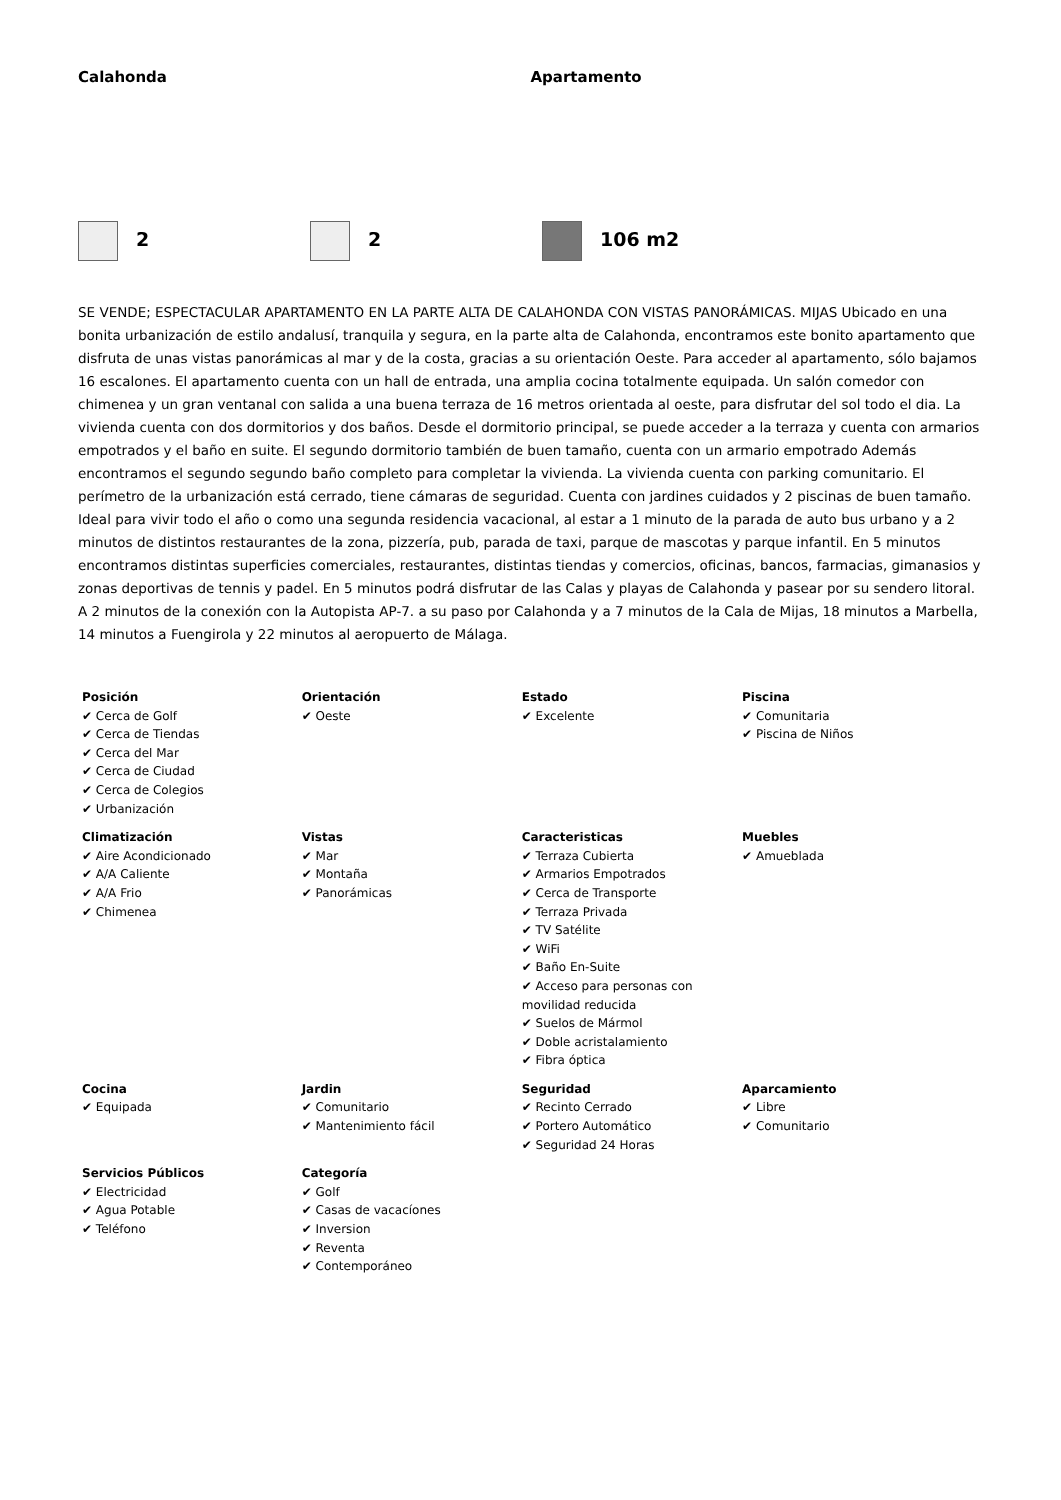Calahonda Apartamento
2 2 106 m2
SE VENDE; ESPECTACULAR APARTAMENTO EN LA PARTE ALTA DE CALAHONDA CON VISTAS PANORÁMICAS. MIJAS Ubicado en una bonita urbanización de estilo andalusí, tranquila y segura, en la parte alta de Calahonda, encontramos este bonito apartamento que disfruta de unas vistas panorámicas al mar y de la costa, gracias a su orientación Oeste. Para acceder al apartamento, sólo bajamos 16 escalones. El apartamento cuenta con un hall de entrada, una amplia cocina totalmente equipada. Un salón comedor con chimenea y un gran ventanal con salida a una buena terraza de 16 metros orientada al oeste, para disfrutar del sol todo el dia. La vivienda cuenta con dos dormitorios y dos baños. Desde el dormitorio principal, se puede acceder a la terraza y cuenta con armarios empotrados y el baño en suite. El segundo dormitorio también de buen tamaño, cuenta con un armario empotrado Además encontramos el segundo segundo baño completo para completar la vivienda. La vivienda cuenta con parking comunitario. El perímetro de la urbanización está cerrado, tiene cámaras de seguridad. Cuenta con jardines cuidados y 2 piscinas de buen tamaño. Ideal para vivir todo el año o como una segunda residencia vacacional, al estar a 1 minuto de la parada de auto bus urbano y a 2 minutos de distintos restaurantes de la zona, pizzería, pub, parada de taxi, parque de mascotas y parque infantil. En 5 minutos encontramos distintas superficies comerciales, restaurantes, distintas tiendas y comercios, oficinas, bancos, farmacias, gimanasios y zonas deportivas de tennis y padel. En 5 minutos podrá disfrutar de las Calas y playas de Calahonda y pasear por su sendero litoral. A 2 minutos de la conexión con la Autopista AP-7. a su paso por Calahonda y a 7 minutos de la Cala de Mijas, 18 minutos a Marbella, 14 minutos a Fuengirola y 22 minutos al aeropuerto de Málaga.
| Posición ✔ Cerca de Golf ✔ Cerca de Tiendas ✔ Cerca del Mar ✔ Cerca de Ciudad ✔ Cerca de Colegios ✔ Urbanización | Orientación ✔ Oeste | Estado ✔ Excelente | Piscina ✔ Comunitaria ✔ Piscina de Niños |
| Climatización ✔ Aire Acondicionado ✔ A/A Caliente ✔ A/A Frio ✔ Chimenea | Vistas ✔ Mar ✔ Montaña ✔ Panorámicas | Caracteristicas ✔ Terraza Cubierta ✔ Armarios Empotrados ✔ Cerca de Transporte ✔ Terraza Privada ✔ TV Satélite ✔ WiFi ✔ Baño En-Suite ✔ Acceso para personas con movilidad reducida ✔ Suelos de Mármol ✔ Doble acristalamiento ✔ Fibra óptica | Muebles ✔ Amueblada |
| Cocina ✔ Equipada | Jardin ✔ Comunitario ✔ Mantenimiento fácil | Seguridad ✔ Recinto Cerrado ✔ Portero Automático ✔ Seguridad 24 Horas | Aparcamiento ✔ Libre ✔ Comunitario |
| Servicios Públicos ✔ Electricidad ✔ Agua Potable ✔ Teléfono | Categoría ✔ Golf ✔ Casas de vacacíones ✔ Inversion ✔ Reventa ✔ Contemporáneo | | |